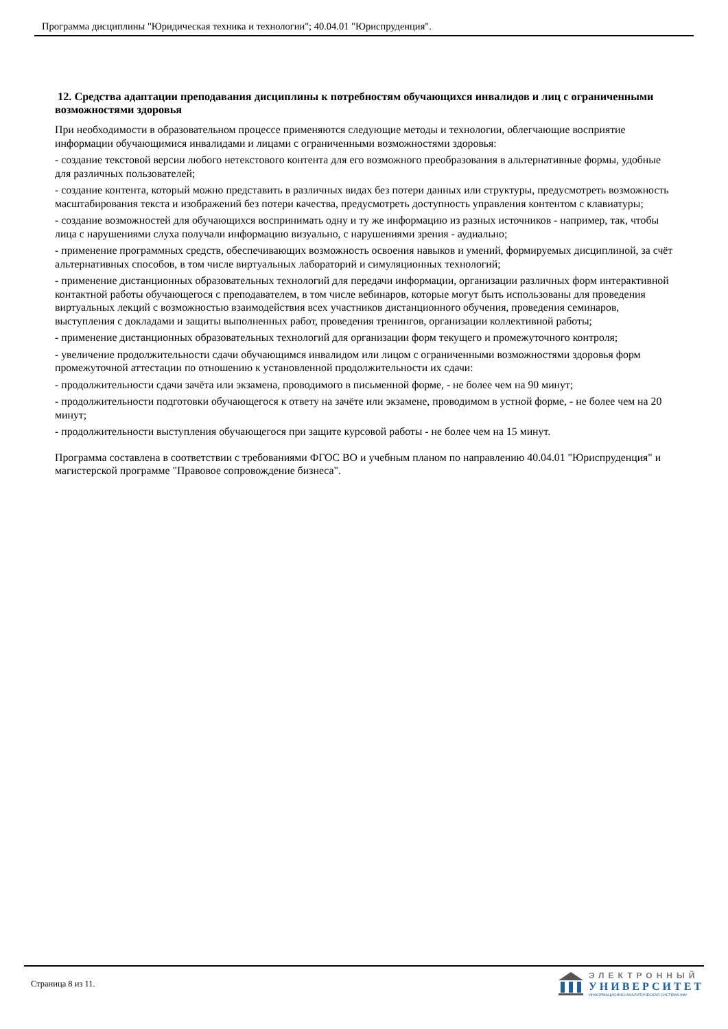Программа дисциплины "Юридическая техника и технологии"; 40.04.01 "Юриспруденция".
12. Средства адаптации преподавания дисциплины к потребностям обучающихся инвалидов и лиц с ограниченными возможностями здоровья
При необходимости в образовательном процессе применяются следующие методы и технологии, облегчающие восприятие информации обучающимися инвалидами и лицами с ограниченными возможностями здоровья:
- создание текстовой версии любого нетекстового контента для его возможного преобразования в альтернативные формы, удобные для различных пользователей;
- создание контента, который можно представить в различных видах без потери данных или структуры, предусмотреть возможность масштабирования текста и изображений без потери качества, предусмотреть доступность управления контентом с клавиатуры;
- создание возможностей для обучающихся воспринимать одну и ту же информацию из разных источников - например, так, чтобы лица с нарушениями слуха получали информацию визуально, с нарушениями зрения - аудиально;
- применение программных средств, обеспечивающих возможность освоения навыков и умений, формируемых дисциплиной, за счёт альтернативных способов, в том числе виртуальных лабораторий и симуляционных технологий;
- применение дистанционных образовательных технологий для передачи информации, организации различных форм интерактивной контактной работы обучающегося с преподавателем, в том числе вебинаров, которые могут быть использованы для проведения виртуальных лекций с возможностью взаимодействия всех участников дистанционного обучения, проведения семинаров, выступления с докладами и защиты выполненных работ, проведения тренингов, организации коллективной работы;
- применение дистанционных образовательных технологий для организации форм текущего и промежуточного контроля;
- увеличение продолжительности сдачи обучающимся инвалидом или лицом с ограниченными возможностями здоровья форм промежуточной аттестации по отношению к установленной продолжительности их сдачи:
- продолжительности сдачи зачёта или экзамена, проводимого в письменной форме, - не более чем на 90 минут;
- продолжительности подготовки обучающегося к ответу на зачёте или экзамене, проводимом в устной форме, - не более чем на 20 минут;
- продолжительности выступления обучающегося при защите курсовой работы - не более чем на 15 минут.
Программа составлена в соответствии с требованиями ФГОС ВО и учебным планом по направлению 40.04.01 "Юриспруденция" и магистерской программе "Правовое сопровождение бизнеса".
Страница 8 из 11.
ЭЛЕКТРОННЫЙ
УНИВЕРСИТЕТ
ИНФОРМАЦИОННО-АНАЛИТИЧЕСКАЯ СИСТЕМА КФУ